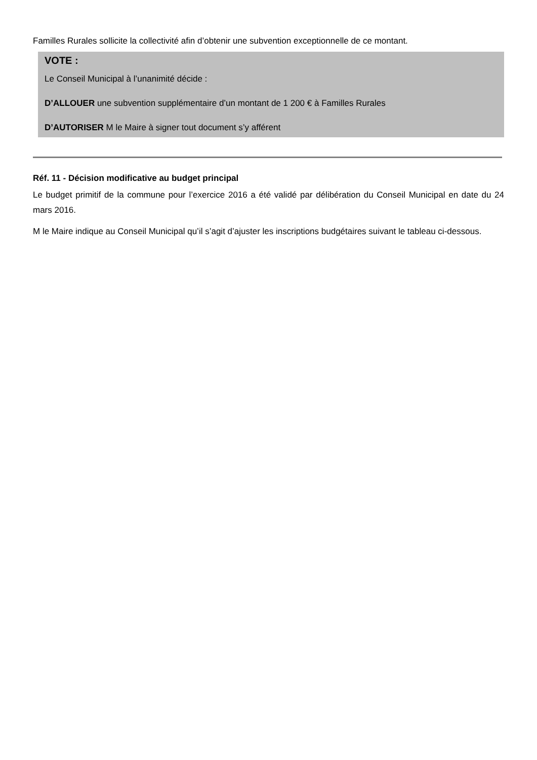Familles Rurales sollicite la collectivité afin d’obtenir une subvention exceptionnelle de ce montant.
VOTE :
Le Conseil Municipal à l’unanimité décide :
D’ALLOUER une subvention supplémentaire d’un montant de 1 200 € à Familles Rurales
D’AUTORISER M le Maire à signer tout document s’y afférent
Réf. 11 - Décision modificative au budget principal
Le budget primitif de la commune pour l’exercice 2016 a été validé par délibération du Conseil Municipal en date du 24 mars 2016.
M le Maire indique au Conseil Municipal qu’il s’agit d’ajuster les inscriptions budgétaires suivant le tableau ci-dessous.